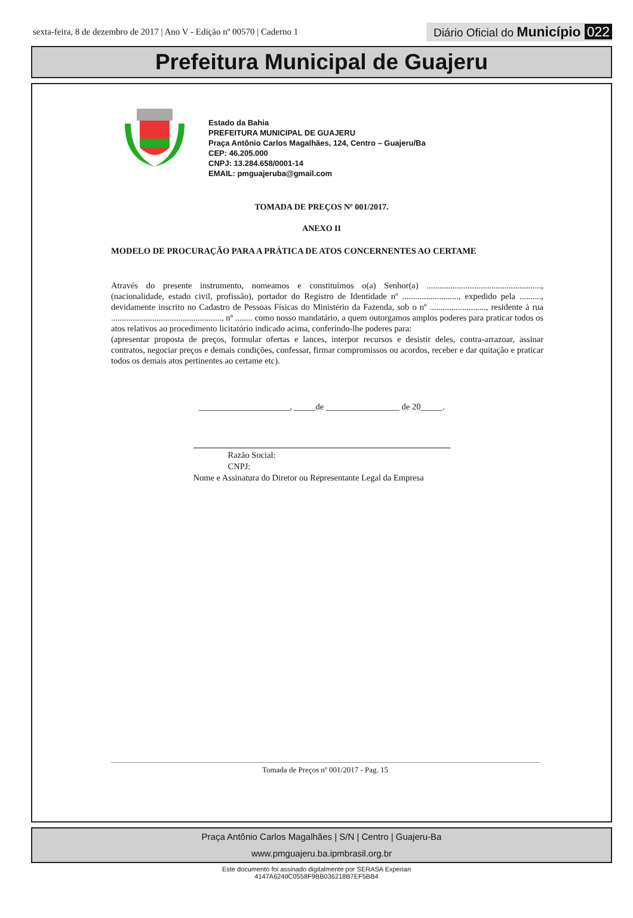sexta-feira, 8 de dezembro de 2017 | Ano V - Edição nº 00570 | Caderno 1 Diário Oficial do Município 022
Prefeitura Municipal de Guajeru
Estado da Bahia
PREFEITURA MUNICIPAL DE GUAJERU
Praça Antônio Carlos Magalhães, 124, Centro – Guajeru/Ba
CEP: 46.205.000
CNPJ: 13.284.658/0001-14
EMAIL: pmguajeruba@gmail.com
TOMADA DE PREÇOS Nº 001/2017.
ANEXO II
MODELO DE PROCURAÇÃO PARA A PRÁTICA DE ATOS CONCERNENTES AO CERTAME
Através do presente instrumento, nomeamos e constituímos o(a) Senhor(a) ....................................................., (nacionalidade, estado civil, profissão), portador do Registro de Identidade nº .........................., expedido pela .........., devidamente inscrito no Cadastro de Pessoas Físicas do Ministério da Fazenda, sob o nº .........................., residente à rua ..................................................., nº ........ como nosso mandatário, a quem outorgamos amplos poderes para praticar todos os atos relativos ao procedimento licitatório indicado acima, conferindo-lhe poderes para:
(apresentar proposta de preços, formular ofertas e lances, interpor recursos e desistir deles, contra-arrazoar, assinar contratos, negociar preços e demais condições, confessar, firmar compromissos ou acordos, receber e dar quitação e praticar todos os demais atos pertinentes ao certame etc).
_____________________, _____de _________________ de 20_____.
Razão Social:
CNPJ:
Nome e Assinatura do Diretor ou Representante Legal da Empresa
Tomada de Preços nº 001/2017 - Pag. 15
Praça Antônio Carlos Magalhães | S/N | Centro | Guajeru-Ba
www.pmguajeru.ba.ipmbrasil.org.br
Este documento foi assinado digitalmente por SERASA Experian
4147A6240C0558F9BB036218B7EF5BB4